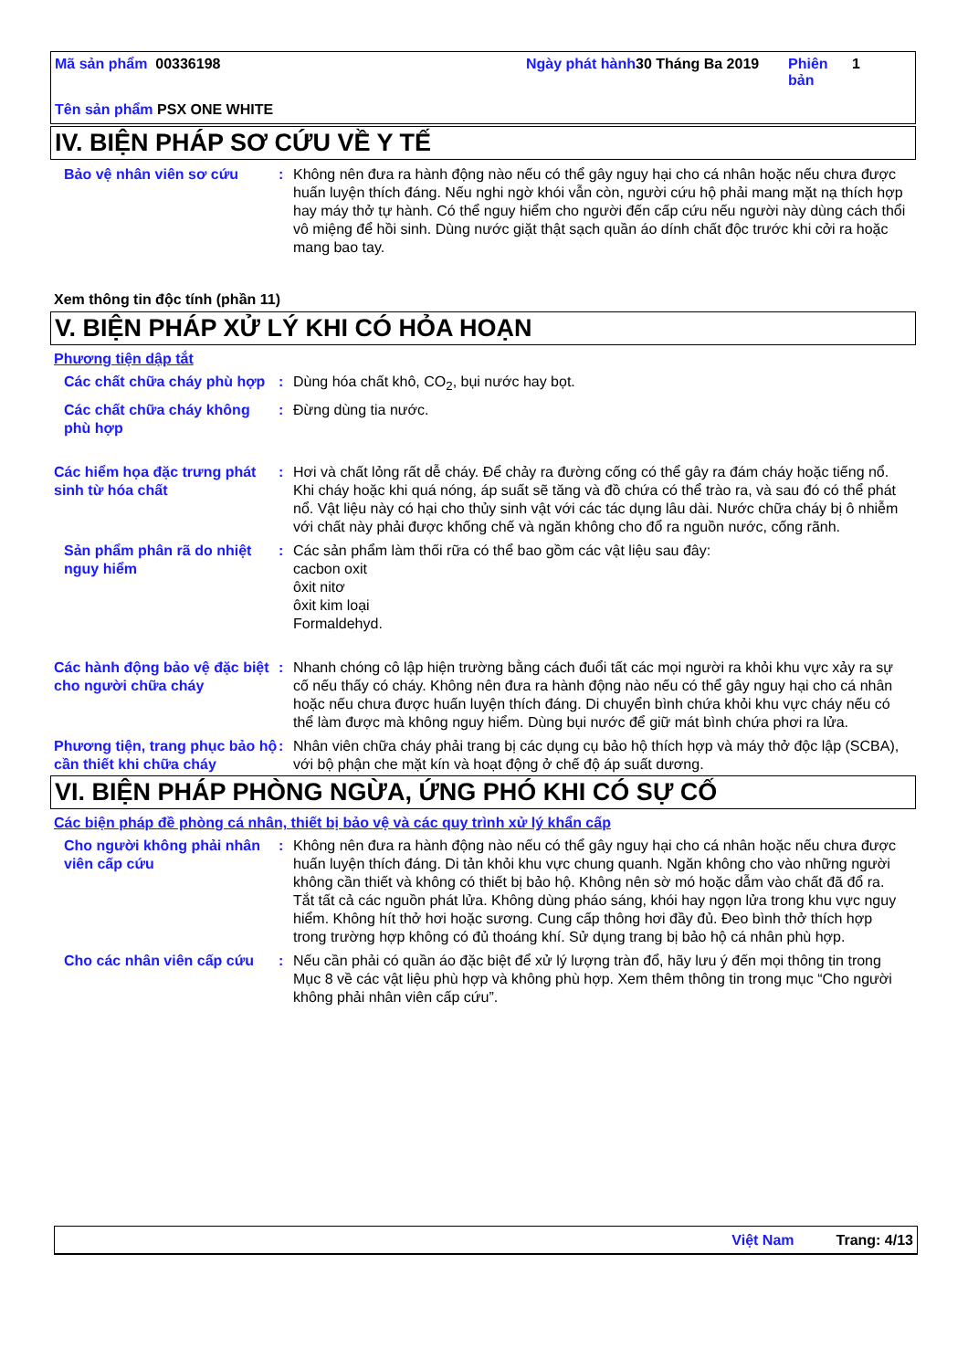Mã sản phẩm 00336198 Ngày phát hành
30 Tháng Ba 2019 Phiên bản
1
Tên sản phẩm PSX ONE WHITE
IV. BIỆN PHÁP SƠ CỨU VỀ Y TẾ
Bảo vệ nhân viên sơ cứu : Không nên đưa ra hành động nào nếu có thể gây nguy hại cho cá nhân hoặc nếu chưa được huấn luyện thích đáng. Nếu nghi ngờ khói vẫn còn, người cứu hộ phải mang mặt nạ thích hợp hay máy thở tự hành. Có thể nguy hiểm cho người đến cấp cứu nếu người này dùng cách thổi vô miệng để hồi sinh. Dùng nước giặt thật sạch quần áo dính chất độc trước khi cởi ra hoặc mang bao tay.
Xem thông tin độc tính (phần 11)
V. BIỆN PHÁP XỬ LÝ KHI CÓ HỎA HOẠN
Phương tiện dập tắt
Các chất chữa cháy phù hợp : Dùng hóa chất khô, CO<sub>2</sub>, bụi nước hay bọt.
Các chất chữa cháy không phù hợp
: Đừng dùng tia nước.
Các hiểm họa đặc trưng phát sinh từ hóa chất
: Hơi và chất lỏng rất dễ cháy. Để chảy ra đường cống có thể gây ra đám cháy hoặc tiếng nổ. Khi cháy hoặc khi quá nóng, áp suất sẽ tăng và đồ chứa có thể trào ra, và sau đó có thể phát nổ. Vật liệu này có hại cho thủy sinh vật với các tác dụng lâu dài. Nước chữa cháy bị ô nhiễm với chất này phải được khống chế và ngăn không cho đổ ra nguồn nước, cống rãnh.
Sản phẩm phân rã do nhiệt nguy hiểm
: Các sản phẩm làm thối rữa có thể bao gồm các vật liệu sau đây:
cacbon oxit
ôxit nitơ
ôxit kim loại
Formaldehyd.
Các hành động bảo vệ đặc biệt cho người chữa cháy
: Nhanh chóng cô lập hiện trường bằng cách đuổi tất các mọi người ra khỏi khu vực xảy ra sự cố nếu thấy có cháy. Không nên đưa ra hành động nào nếu có thể gây nguy hại cho cá nhân hoặc nếu chưa được huấn luyện thích đáng. Di chuyển bình chứa khỏi khu vực cháy nếu có thể làm được mà không nguy hiểm. Dùng bụi nước để giữ mát bình chứa phơi ra lửa.
Phương tiện, trang phục bảo hộ cần thiết khi chữa cháy
: Nhân viên chữa cháy phải trang bị các dụng cụ bảo hộ thích hợp và máy thở độc lập (SCBA), với bộ phận che mặt kín và hoạt động ở chế độ áp suất dương.
VI. BIỆN PHÁP PHÒNG NGỪA, ỨNG PHÓ KHI CÓ SỰ CỐ
Các biện pháp đề phòng cá nhân, thiết bị bảo vệ và các quy trình xử lý khẩn cấp
Cho người không phải nhân viên cấp cứu
: Không nên đưa ra hành động nào nếu có thể gây nguy hại cho cá nhân hoặc nếu chưa được huấn luyện thích đáng. Di tản khỏi khu vực chung quanh. Ngăn không cho vào những người không cần thiết và không có thiết bị bảo hộ. Không nên sờ mó hoặc dẫm vào chất đã đổ ra. Tắt tất cả các nguồn phát lửa. Không dùng pháo sáng, khói hay ngọn lửa trong khu vực nguy hiểm. Không hít thở hơi hoặc sương. Cung cấp thông hơi đầy đủ. Đeo bình thở thích hợp trong trường hợp không có đủ thoáng khí. Sử dụng trang bị bảo hộ cá nhân phù hợp.
Cho các nhân viên cấp cứu : Nếu cần phải có quần áo đặc biệt để xử lý lượng tràn đổ, hãy lưu ý đến mọi thông tin trong Mục 8 về các vật liệu phù hợp và không phù hợp. Xem thêm thông tin trong mục “Cho người không phải nhân viên cấp cứu”.
Việt Nam Trang: 4/13